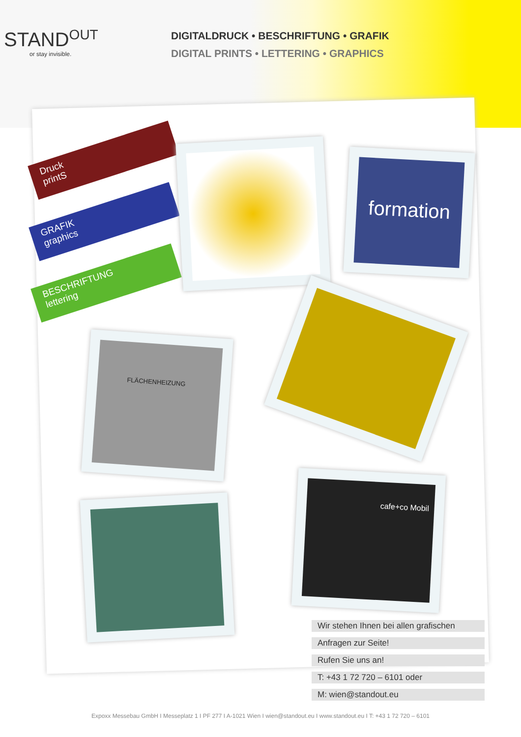STAND<sup>OUT</sup>
or stay invisible.
DIGITALDRUCK • BESCHRIFTUNG • GRAFIK
DIGITAL PRINTS • LETTERING • GRAPHICS
Druck
printS
GRAFIK
graphics
BESCHRIFTUNG
lettering
formation
FLÄCHENHEIZUNG
cafe+co Mobil
Wir stehen Ihnen bei allen grafischen
Anfragen zur Seite!
Rufen Sie uns an!
T: +43 1 72 720 – 6101 oder
M: wien@standout.eu
Expoxx Messebau GmbH I Messeplatz 1 I PF 277 I A-1021 Wien I wien@standout.eu I www.standout.eu I T: +43 1 72 720 – 6101